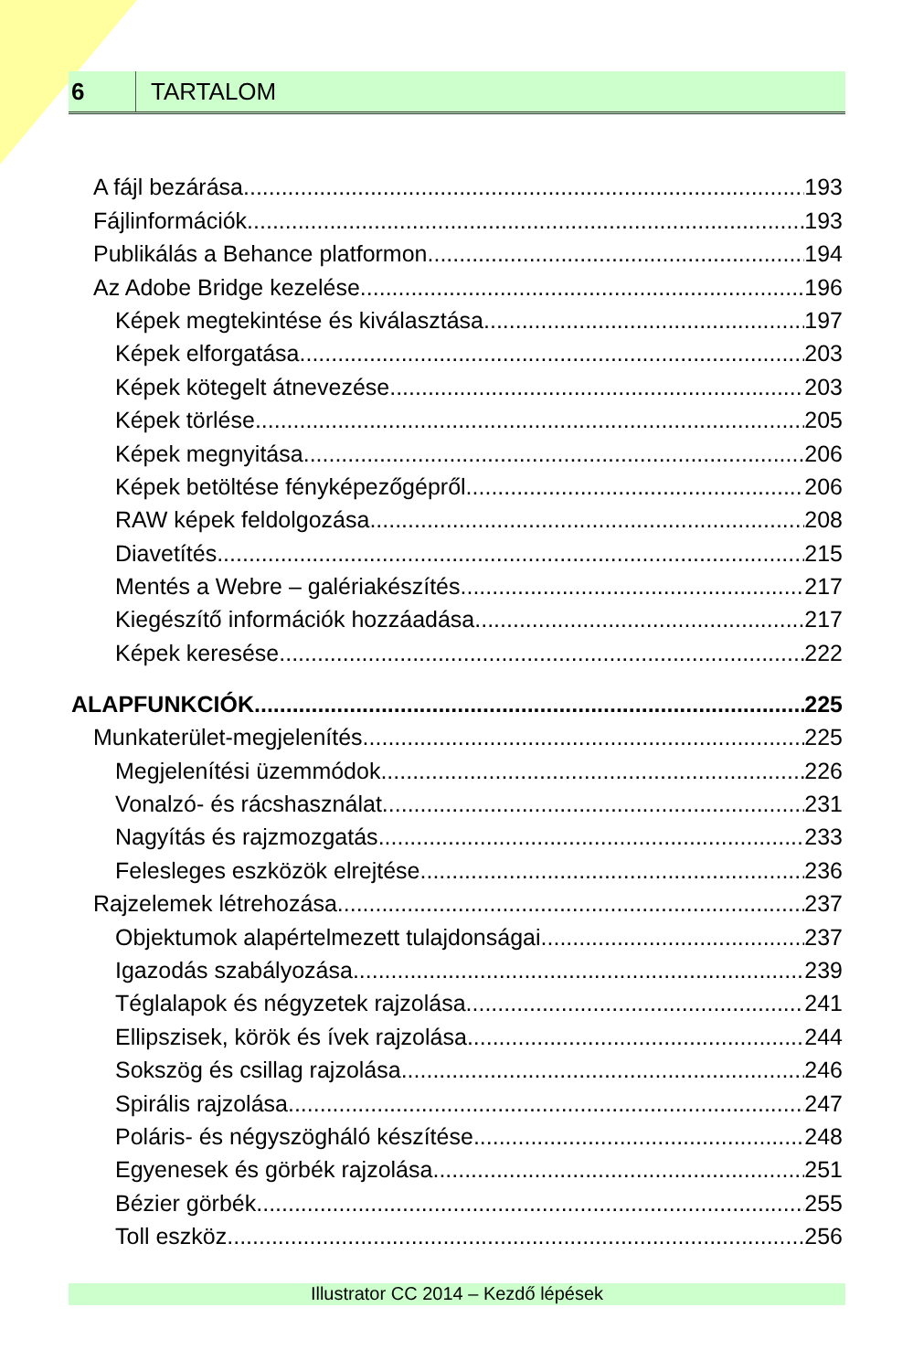6 TARTALOM
A fájl bezárása 193
Fájlinformációk 193
Publikálás a Behance platformon 194
Az Adobe Bridge kezelése 196
Képek megtekintése és kiválasztása 197
Képek elforgatása 203
Képek kötegelt átnevezése 203
Képek törlése 205
Képek megnyitása 206
Képek betöltése fényképezőgépről 206
RAW képek feldolgozása 208
Diavetítés 215
Mentés a Webre – galériakészítés 217
Kiegészítő információk hozzáadása 217
Képek keresése 222
ALAPFUNKCIÓK 225
Munkaterület-megjelenítés 225
Megjelenítési üzemmódok 226
Vonalzó- és rácshasználat 231
Nagyítás és rajzmozgatás 233
Felesleges eszközök elrejtése 236
Rajzelemek létrehozása 237
Objektumok alapértelmezett tulajdonságai 237
Igazodás szabályozása 239
Téglalapok és négyzetek rajzolása 241
Ellipszisek, körök és ívek rajzolása 244
Sokszög és csillag rajzolása 246
Spirális rajzolása 247
Poláris- és négyszögháló készítése 248
Egyenesek és görbék rajzolása 251
Bézier görbék 255
Toll eszköz 256
Illustrator CC 2014 – Kezdő lépések